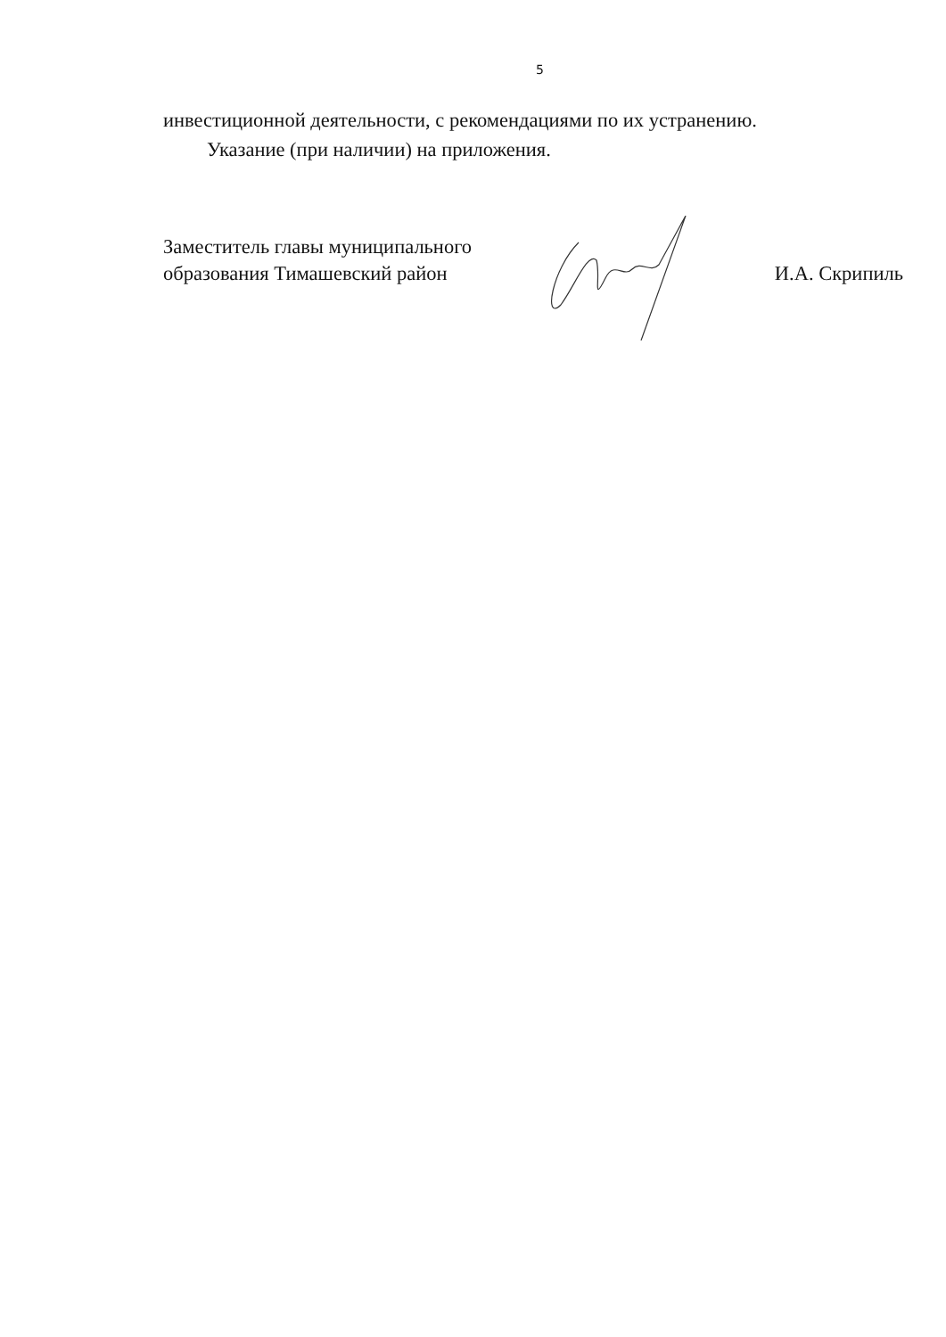5
инвестиционной деятельности, с рекомендациями по их устранению.
Указание (при наличии) на приложения.
Заместитель главы муниципального
образования Тимашевский район
И.А. Скрипиль